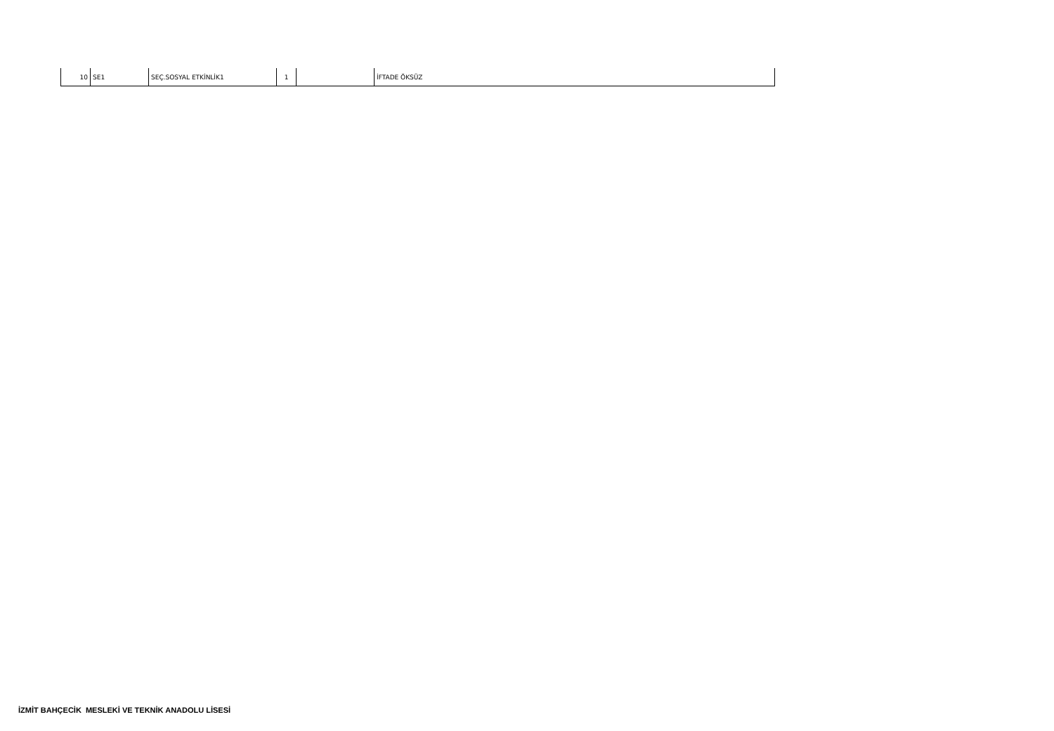| 10 | SE1 | SEÇ.SOSYAL ETKİNLİK1 | 1 | | İFTADE ÖKSÜZ |
İZMİT BAHÇECİK MESLEKİ VE TEKNİK ANADOLU LİSESİ